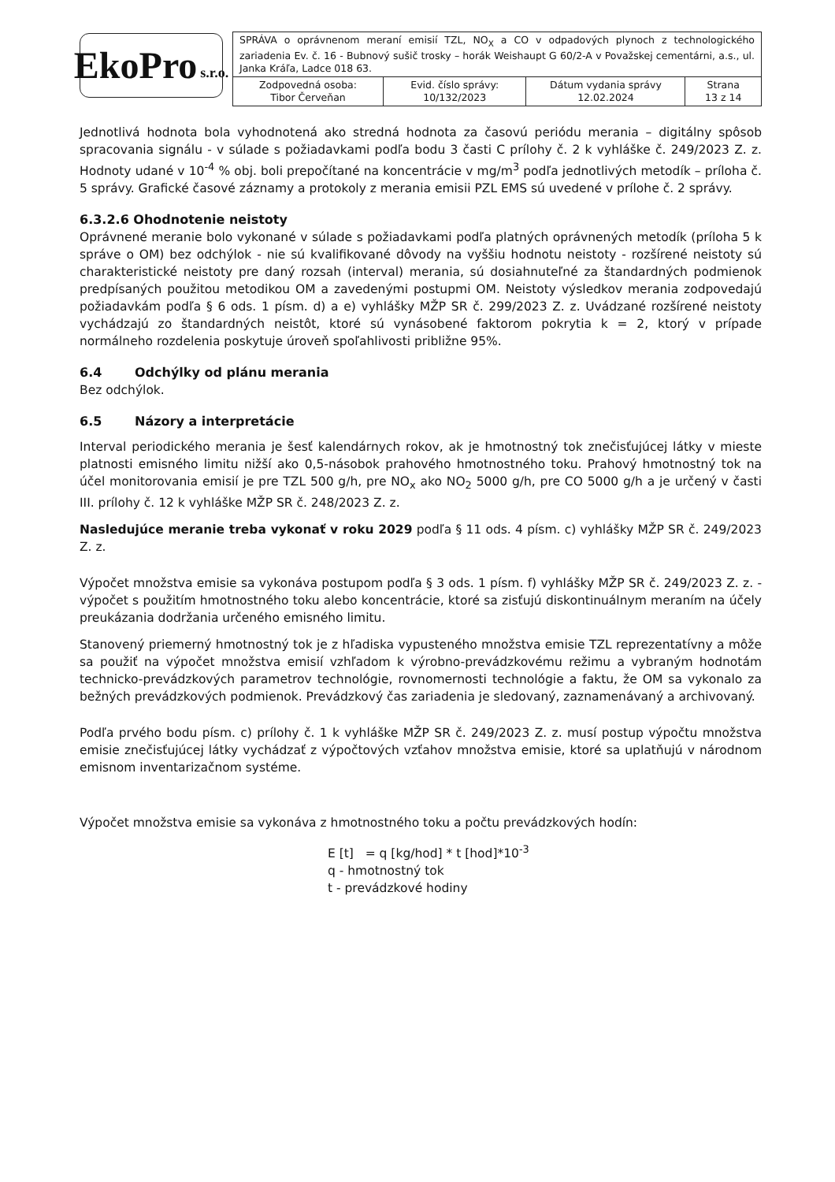EkoPro s.r.o.
| SPRÁVA o oprávnenom meraní emisií TZL, NO<sub>X</sub> a CO v odpadových plynoch z technologického zariadenia Ev. č. 16 - Bubnový sušič trosky – horák Weishaupt G 60/2-A v Považskej cementárni, a.s., ul. Janka Kráľa, Ladce 018 63. | | | |
| Zodpovedná osoba: Tibor Červeňan | Evid. číslo správy: 10/132/2023 | Dátum vydania správy 12.02.2024 | Strana 13 z 14 |
Jednotlivá hodnota bola vyhodnotená ako stredná hodnota za časovú periódu merania – digitálny spôsob spracovania signálu - v súlade s požiadavkami podľa bodu 3 časti C prílohy č. 2 k vyhláške č. 249/2023 Z. z. Hodnoty udané v 10<sup>-4</sup> % obj. boli prepočítané na koncentrácie v mg/m<sup>3</sup> podľa jednotlivých metodík – príloha č. 5 správy. Grafické časové záznamy a protokoly z merania emisii PZL EMS sú uvedené v prílohe č. 2 správy.
6.3.2.6 Ohodnotenie neistoty
Oprávnené meranie bolo vykonané v súlade s požiadavkami podľa platných oprávnených metodík (príloha 5 k správe o OM) bez odchýlok - nie sú kvalifikované dôvody na vyššiu hodnotu neistoty - rozšírené neistoty sú charakteristické neistoty pre daný rozsah (interval) merania, sú dosiahnuteľné za štandardných podmienok predpísaných použitou metodikou OM a zavedenými postupmi OM. Neistoty výsledkov merania zodpovedajú požiadavkám podľa § 6 ods. 1 písm. d) a e) vyhlášky MŽP SR č. 299/2023 Z. z. Uvádzané rozšírené neistoty vychádzajú zo štandardných neistôt, ktoré sú vynásobené faktorom pokrytia k = 2, ktorý v prípade normálneho rozdelenia poskytuje úroveň spoľahlivosti približne 95%.
6.4 Odchýlky od plánu merania
Bez odchýlok.
6.5 Názory a interpretácie
Interval periodického merania je šesť kalendárnych rokov, ak je hmotnostný tok znečisťujúcej látky v mieste platnosti emisného limitu nižší ako 0,5-násobok prahového hmotnostného toku. Prahový hmotnostný tok na účel monitorovania emisií je pre TZL 500 g/h, pre NO<sub>x</sub> ako NO<sub>2</sub> 5000 g/h, pre CO 5000 g/h a je určený v časti III. prílohy č. 12 k vyhláške MŽP SR č. 248/2023 Z. z.
Nasledujúce meranie treba vykonať v roku 2029 podľa § 11 ods. 4 písm. c) vyhlášky MŽP SR č. 249/2023 Z. z.
Výpočet množstva emisie sa vykonáva postupom podľa § 3 ods. 1 písm. f) vyhlášky MŽP SR č. 249/2023 Z. z. - výpočet s použitím hmotnostného toku alebo koncentrácie, ktoré sa zisťujú diskontinuálnym meraním na účely preukázania dodržania určeného emisného limitu.
Stanovený priemerný hmotnostný tok je z hľadiska vypusteného množstva emisie TZL reprezentatívny a môže sa použiť na výpočet množstva emisií vzhľadom k výrobno-prevádzkovému režimu a vybraným hodnotám technicko-prevádzkových parametrov technológie, rovnomernosti technológie a faktu, že OM sa vykonalo za bežných prevádzkových podmienok. Prevádzkový čas zariadenia je sledovaný, zaznamenávaný a archivovaný.
Podľa prvého bodu písm. c) prílohy č. 1 k vyhláške MŽP SR č. 249/2023 Z. z. musí postup výpočtu množstva emisie znečisťujúcej látky vychádzať z výpočtových vzťahov množstva emisie, ktoré sa uplatňujú v národnom emisnom inventarizačnom systéme.
Výpočet množstva emisie sa vykonáva z hmotnostného toku a počtu prevádzkových hodín:
E [t] = q [kg/hod] * t [hod]*10<sup>-3</sup>
q - hmotnostný tok
t - prevádzkové hodiny